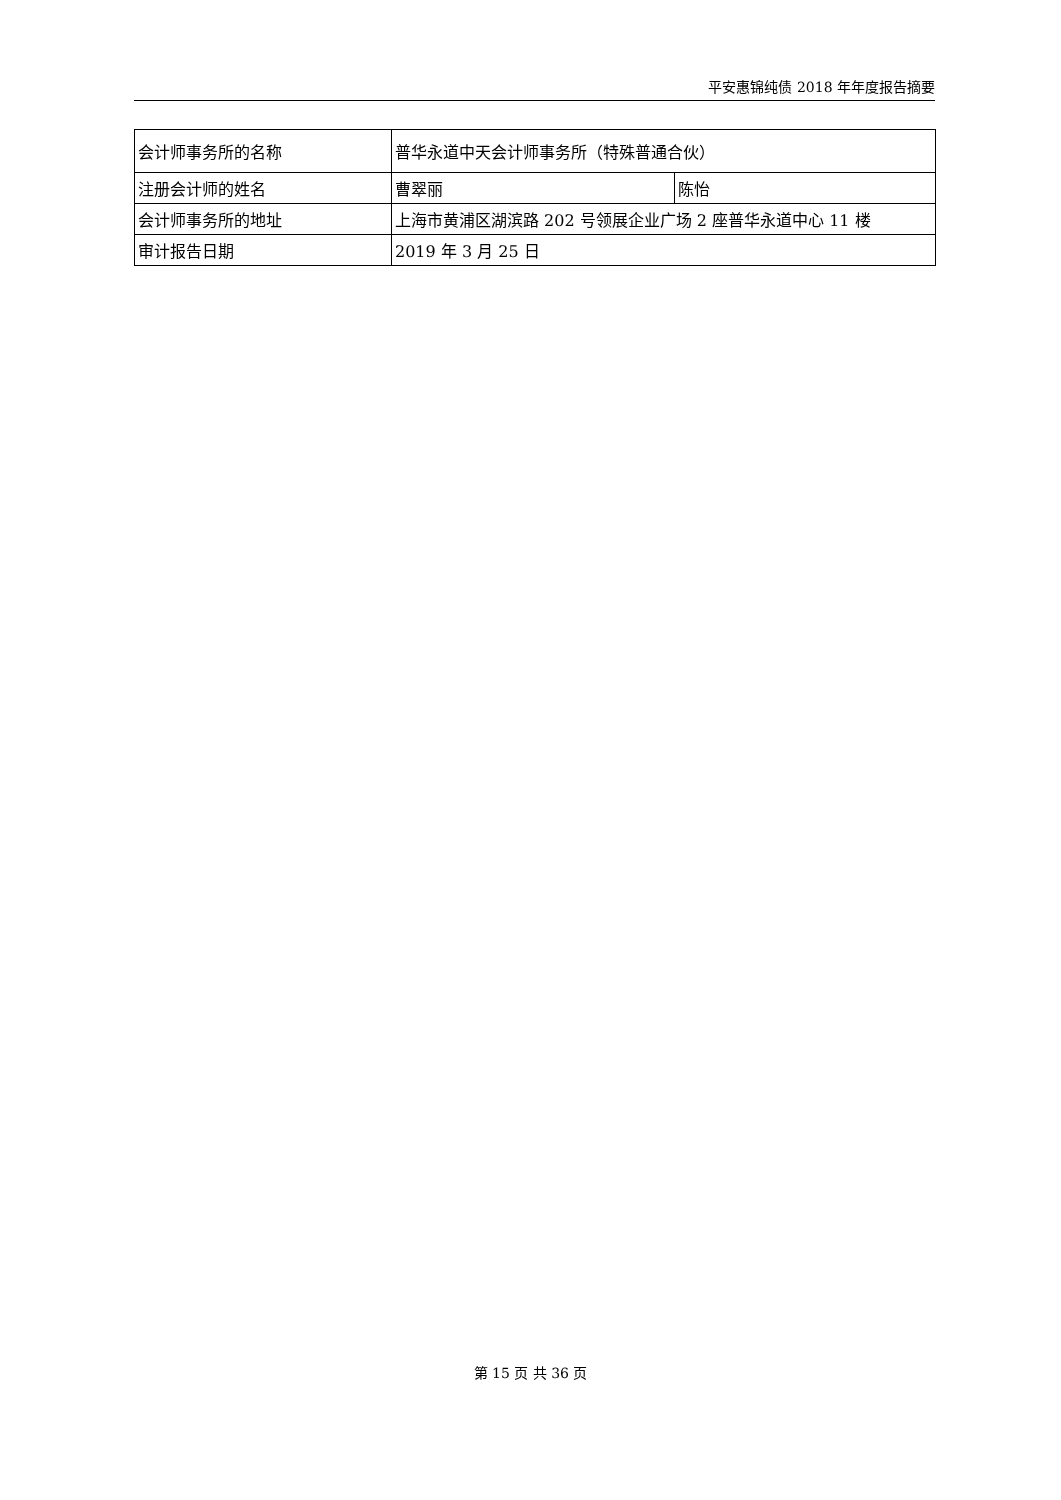平安惠锦纯债 2018 年年度报告摘要
| 会计师事务所的名称 | 普华永道中天会计师事务所（特殊普通合伙） | |
| 注册会计师的姓名 | 曹翠丽 | 陈怡 |
| 会计师事务所的地址 | 上海市黄浦区湖滨路 202 号领展企业广场 2 座普华永道中心 11 楼 | |
| 审计报告日期 | 2019 年 3 月 25 日 | |
第 15 页 共 36 页